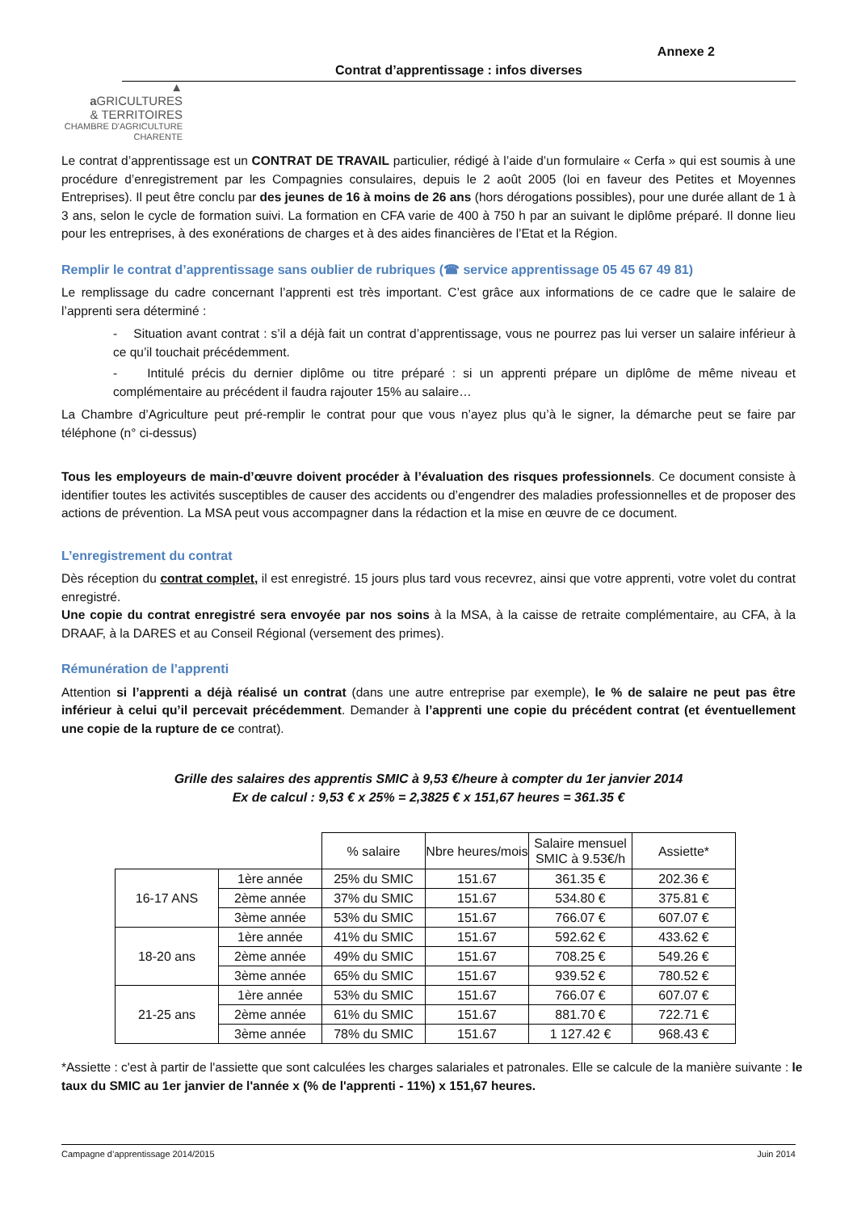▲
a GRICULTURES
& TERRITOIRES
CHAMBRE D'AGRICULTURE
CHARENTE
Annexe 2
Contrat d’apprentissage : infos diverses
Le contrat d’apprentissage est un CONTRAT DE TRAVAIL particulier, rédigé à l’aide d’un formulaire « Cerfa » qui est soumis à une procédure d’enregistrement par les Compagnies consulaires, depuis le 2 août 2005 (loi en faveur des Petites et Moyennes Entreprises). Il peut être conclu par des jeunes de 16 à moins de 26 ans (hors dérogations possibles), pour une durée allant de 1 à 3 ans, selon le cycle de formation suivi. La formation en CFA varie de 400 à 750 h par an suivant le diplôme préparé. Il donne lieu pour les entreprises, à des exonérations de charges et à des aides financières de l’Etat et la Région.
Remplir le contrat d’apprentissage sans oublier de rubriques (☎ service apprentissage 05 45 67 49 81)
Le remplissage du cadre concernant l’apprenti est très important. C’est grâce aux informations de ce cadre que le salaire de l’apprenti sera déterminé :
- Situation avant contrat : s’il a déjà fait un contrat d’apprentissage, vous ne pourrez pas lui verser un salaire inférieur à ce qu’il touchait précédemment.
- Intitulé précis du dernier diplôme ou titre préparé : si un apprenti prépare un diplôme de même niveau et complémentaire au précédent il faudra rajouter 15% au salaire…
La Chambre d’Agriculture peut pré-remplir le contrat pour que vous n’ayez plus qu’à le signer, la démarche peut se faire par téléphone (n° ci-dessus)
Tous les employeurs de main-d’œuvre doivent procéder à l’évaluation des risques professionnels. Ce document consiste à identifier toutes les activités susceptibles de causer des accidents ou d’engendrer des maladies professionnelles et de proposer des actions de prévention. La MSA peut vous accompagner dans la rédaction et la mise en œuvre de ce document.
L’enregistrement du contrat
Dès réception du contrat complet, il est enregistré. 15 jours plus tard vous recevrez, ainsi que votre apprenti, votre volet du contrat enregistré.
Une copie du contrat enregistré sera envoyée par nos soins à la MSA, à la caisse de retraite complémentaire, au CFA, à la DRAAF, à la DARES et au Conseil Régional (versement des primes).
Rémunération de l’apprenti
Attention si l’apprenti a déjà réalisé un contrat (dans une autre entreprise par exemple), le % de salaire ne peut pas être inférieur à celui qu’il percevait précédemment. Demander à l’apprenti une copie du précédent contrat (et éventuellement une copie de la rupture de ce contrat).
Grille des salaires des apprentis SMIC à 9,53 €/heure à compter du 1er janvier 2014
Ex de calcul : 9,53 € x 25% = 2,3825 € x 151,67 heures = 361.35 €
| | | % salaire | Nbre heures/mois | Salaire mensuel SMIC à 9.53€/h | Assiette* |
| --- | --- | --- | --- | --- | --- |
| 16-17 ANS | 1ère année | 25% du SMIC | 151.67 | 361.35 € | 202.36 € |
| | 2ème année | 37% du SMIC | 151.67 | 534.80 € | 375.81 € |
| | 3ème année | 53% du SMIC | 151.67 | 766.07 € | 607.07 € |
| 18-20 ans | 1ère année | 41% du SMIC | 151.67 | 592.62 € | 433.62 € |
| | 2ème année | 49% du SMIC | 151.67 | 708.25 € | 549.26 € |
| | 3ème année | 65% du SMIC | 151.67 | 939.52 € | 780.52 € |
| 21-25 ans | 1ère année | 53% du SMIC | 151.67 | 766.07 € | 607.07 € |
| | 2ème année | 61% du SMIC | 151.67 | 881.70 € | 722.71 € |
| | 3ème année | 78% du SMIC | 151.67 | 1 127.42 € | 968.43 € |
*Assiette : c'est à partir de l'assiette que sont calculées les charges salariales et patronales. Elle se calcule de la manière suivante : le taux du SMIC au 1er janvier de l'année x (% de l'apprenti - 11%) x 151,67 heures.
Campagne d’apprentissage 2014/2015 Juin 2014